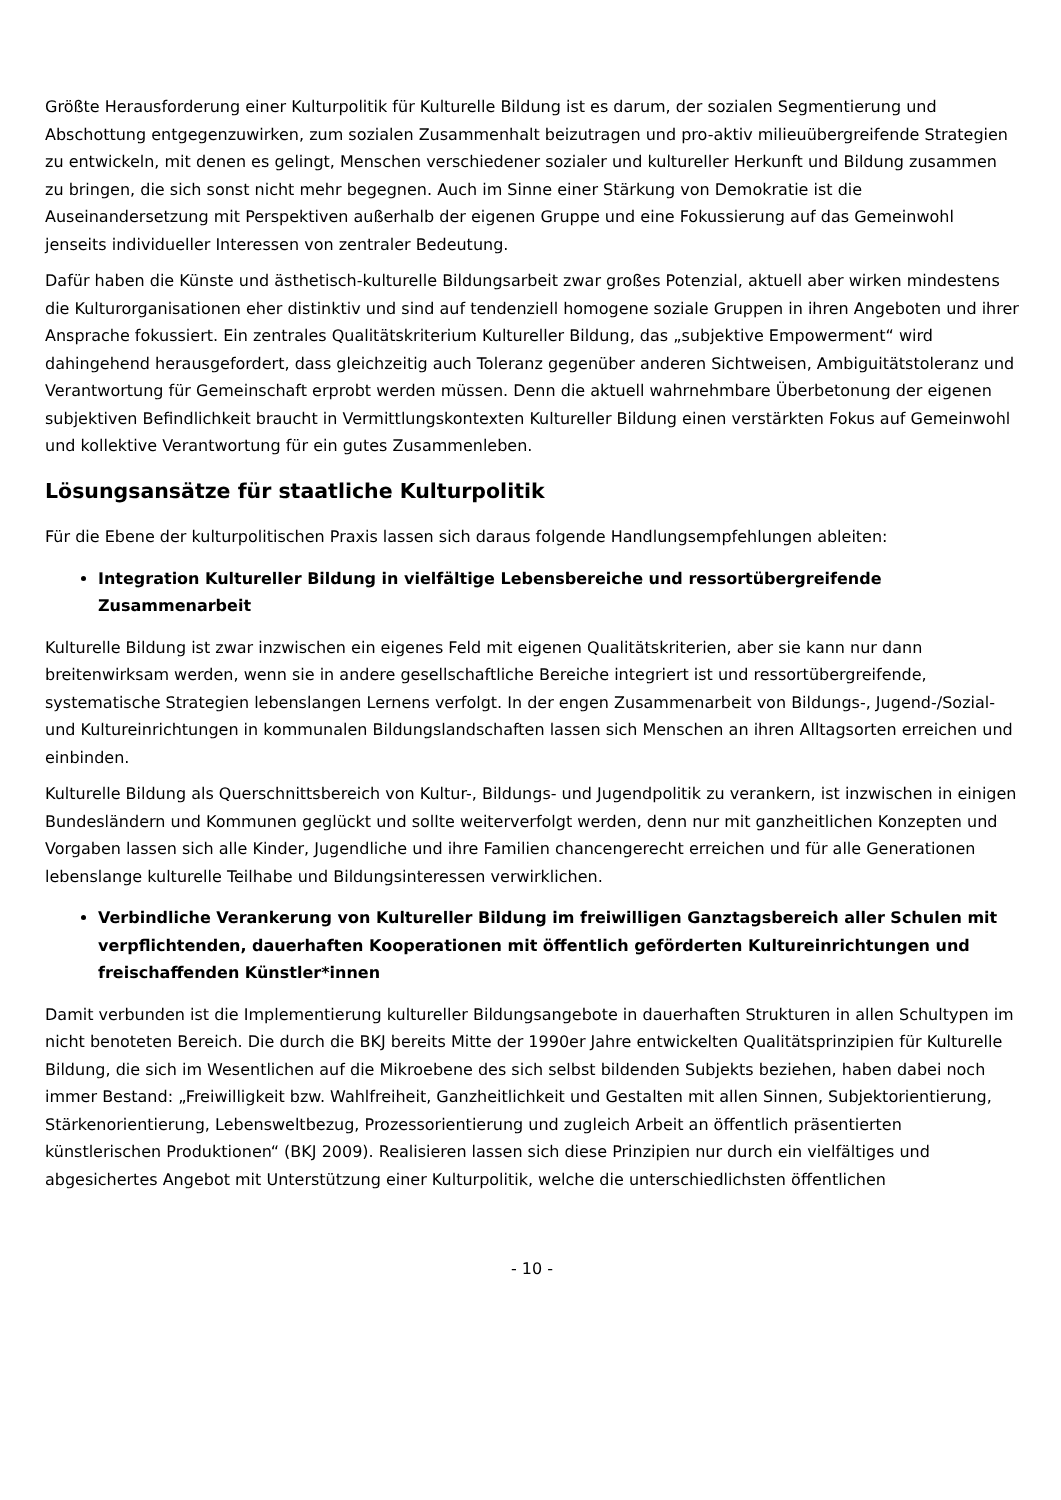Größte Herausforderung einer Kulturpolitik für Kulturelle Bildung ist es darum, der sozialen Segmentierung und Abschottung entgegenzuwirken, zum sozialen Zusammenhalt beizutragen und pro-aktiv milieuübergreifende Strategien zu entwickeln, mit denen es gelingt, Menschen verschiedener sozialer und kultureller Herkunft und Bildung zusammen zu bringen, die sich sonst nicht mehr begegnen. Auch im Sinne einer Stärkung von Demokratie ist die Auseinandersetzung mit Perspektiven außerhalb der eigenen Gruppe und eine Fokussierung auf das Gemeinwohl jenseits individueller Interessen von zentraler Bedeutung.
Dafür haben die Künste und ästhetisch-kulturelle Bildungsarbeit zwar großes Potenzial, aktuell aber wirken mindestens die Kulturorganisationen eher distinktiv und sind auf tendenziell homogene soziale Gruppen in ihren Angeboten und ihrer Ansprache fokussiert. Ein zentrales Qualitätskriterium Kultureller Bildung, das „subjektive Empowerment“ wird dahingehend herausgefordert, dass gleichzeitig auch Toleranz gegenüber anderen Sichtweisen, Ambiguitätstoleranz und Verantwortung für Gemeinschaft erprobt werden müssen. Denn die aktuell wahrnehmbare Überbetonung der eigenen subjektiven Befindlichkeit braucht in Vermittlungskontexten Kultureller Bildung einen verstärkten Fokus auf Gemeinwohl und kollektive Verantwortung für ein gutes Zusammenleben.
Lösungsansätze für staatliche Kulturpolitik
Für die Ebene der kulturpolitischen Praxis lassen sich daraus folgende Handlungsempfehlungen ableiten:
Integration Kultureller Bildung in vielfältige Lebensbereiche und ressortübergreifende Zusammenarbeit
Kulturelle Bildung ist zwar inzwischen ein eigenes Feld mit eigenen Qualitätskriterien, aber sie kann nur dann breitenwirksam werden, wenn sie in andere gesellschaftliche Bereiche integriert ist und ressortübergreifende, systematische Strategien lebenslangen Lernens verfolgt. In der engen Zusammenarbeit von Bildungs-, Jugend-/Sozial- und Kultureinrichtungen in kommunalen Bildungslandschaften lassen sich Menschen an ihren Alltagsorten erreichen und einbinden.
Kulturelle Bildung als Querschnittsbereich von Kultur-, Bildungs- und Jugendpolitik zu verankern, ist inzwischen in einigen Bundesländern und Kommunen geglückt und sollte weiterverfolgt werden, denn nur mit ganzheitlichen Konzepten und Vorgaben lassen sich alle Kinder, Jugendliche und ihre Familien chancengerecht erreichen und für alle Generationen lebenslange kulturelle Teilhabe und Bildungsinteressen verwirklichen.
Verbindliche Verankerung von Kultureller Bildung im freiwilligen Ganztagsbereich aller Schulen mit verpflichtenden, dauerhaften Kooperationen mit öffentlich geförderten Kultureinrichtungen und freischaffenden Künstler*innen
Damit verbunden ist die Implementierung kultureller Bildungsangebote in dauerhaften Strukturen in allen Schultypen im nicht benoteten Bereich. Die durch die BKJ bereits Mitte der 1990er Jahre entwickelten Qualitätsprinzipien für Kulturelle Bildung, die sich im Wesentlichen auf die Mikroebene des sich selbst bildenden Subjekts beziehen, haben dabei noch immer Bestand: „Freiwilligkeit bzw. Wahlfreiheit, Ganzheitlichkeit und Gestalten mit allen Sinnen, Subjektorientierung, Stärkenorientierung, Lebensweltbezug, Prozessorientierung und zugleich Arbeit an öffentlich präsentierten künstlerischen Produktionen“ (BKJ 2009). Realisieren lassen sich diese Prinzipien nur durch ein vielfältiges und abgesichertes Angebot mit Unterstützung einer Kulturpolitik, welche die unterschiedlichsten öffentlichen
- 10 -